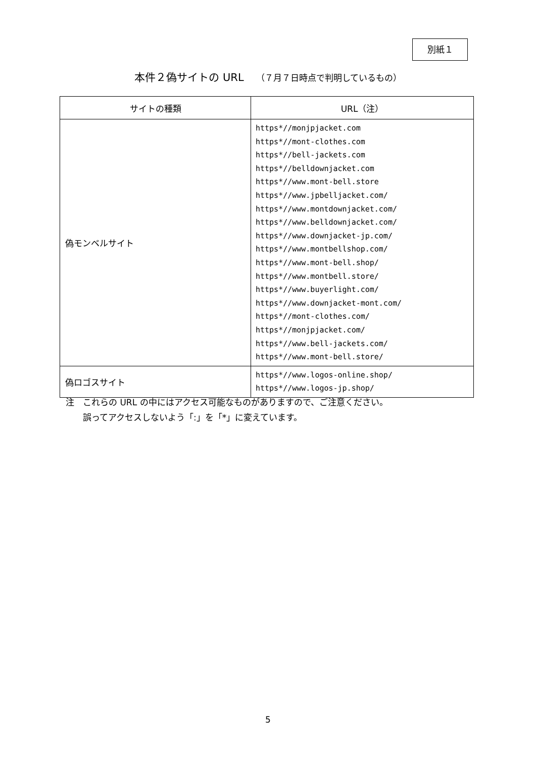別紙１
本件２偽サイトの URL （７月７日時点で判明しているもの）
| サイトの種類 | URL（注） |
| --- | --- |
| 偽モンベルサイト | https*//monjpjacket.com https*//mont-clothes.com https*//bell-jackets.com https*//belldownjacket.com https*//www.mont-bell.store https*//www.jpbelljacket.com/ https*//www.montdownjacket.com/ https*//www.belldownjacket.com/ https*//www.downjacket-jp.com/ https*//www.montbellshop.com/ https*//www.mont-bell.shop/ https*//www.montbell.store/ https*//www.buyerlight.com/ https*//www.downjacket-mont.com/ https*//mont-clothes.com/ https*//monjpjacket.com/ https*//www.bell-jackets.com/ https*//www.mont-bell.store/ |
| 偽ロゴスサイト | https*//www.logos-online.shop/ https*//www.logos-jp.shop/ |
注　これらの URL の中にはアクセス可能なものがありますので、ご注意ください。
　　誤ってアクセスしないよう「:」を「*」に変えています。
5